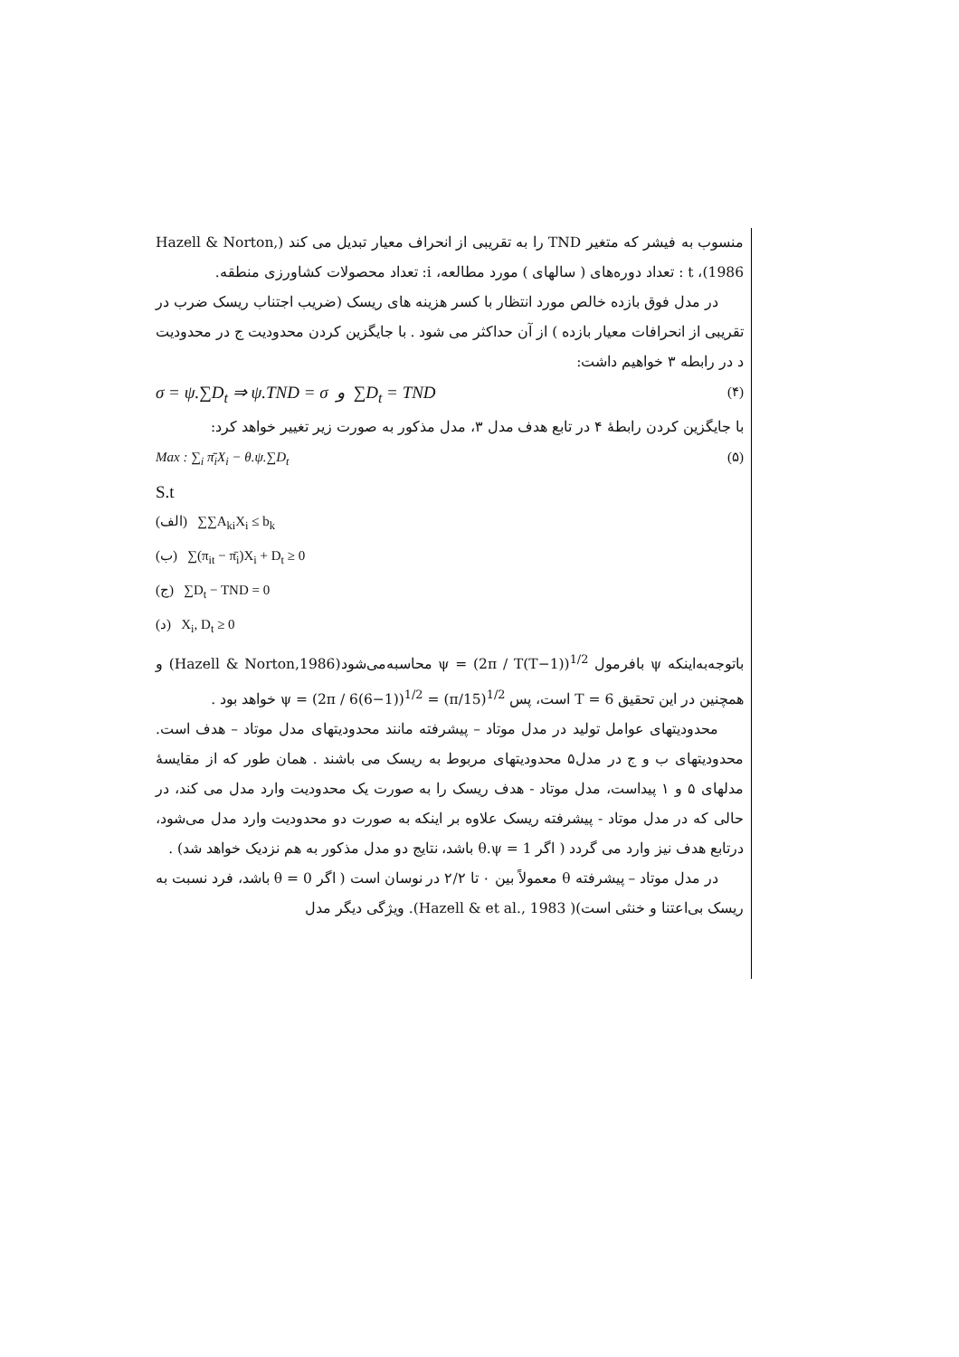منسوب به فیشر که متغیر TND را به تقریبی از انحراف معیار تبدیل می کند (Hazell & Norton, 1986)، t : تعداد دوره‌های ( سالهای ) مورد مطالعه، i: تعداد محصولات کشاورزی منطقه.
در مدل فوق بازده خالص مورد انتظار با کسر هزینه های ریسک (ضریب اجتناب ریسک ضرب در تقریبی از انحرافات معیار بازده ) از آن حداکثر می شود . با جایگزین کردن محدودیت ج در محدودیت د در رابطه ۳ خواهیم داشت:
σ = ψ.∑D<sub>t</sub> ⇒ ψ.TND = σ و ∑D<sub>t</sub> = TND (۴)
با جایگزین کردن رابطهٔ ۴ در تابع هدف مدل ۳، مدل مذکور به صورت زیر تغییر خواهد کرد:
Max : ∑<sub>i</sub> π̄<sub>i</sub>X<sub>i</sub> − θ.ψ.∑D<sub>t</sub> (۵)
S.t
(الف) ∑∑A<sub>ki</sub>X<sub>i</sub> ≤ b<sub>k</sub>
(ب) ∑(π<sub>it</sub> − π̄<sub>i</sub>)X<sub>i</sub> + D<sub>t</sub> ≥ 0
(ج) ∑D<sub>t</sub> − TND = 0
(د) X<sub>i</sub>, D<sub>t</sub> ≥ 0
باتوجه‌به‌اینکه ψ بافرمول ψ = (2π / T(T−1))<sup>1/2</sup> محاسبه‌می‌شود(Hazell & Norton,1986) و همچنین در این تحقیق T = 6 است، پس ψ = (2π / 6(6−1))<sup>1/2</sup> = (π/15)<sup>1/2</sup> خواهد بود .
محدودیتهای عوامل تولید در مدل موتاد – پیشرفته مانند محدودیتهای مدل موتاد – هدف است. محدودیتهای ب و ج در مدل۵ محدودیتهای مربوط به ریسک می باشند . همان طور که از مقایسهٔ مدلهای ۵ و ۱ پیداست، مدل موتاد - هدف ریسک را به صورت یک محدودیت وارد مدل می کند، در حالی که در مدل موتاد - پیشرفته ریسک علاوه بر اینکه به صورت دو محدودیت وارد مدل می‌شود، درتابع هدف نیز وارد می گردد ( اگر θ.ψ = 1 باشد، نتایج دو مدل مذکور به هم نزدیک خواهد شد) .
در مدل موتاد – پیشرفته θ معمولاً بین ۰ تا ۲/۲ در نوسان است ( اگر θ = 0 باشد، فرد نسبت به ریسک بی‌اعتنا و خنثی است)( Hazell & et al., 1983). ویژگی دیگر مدل